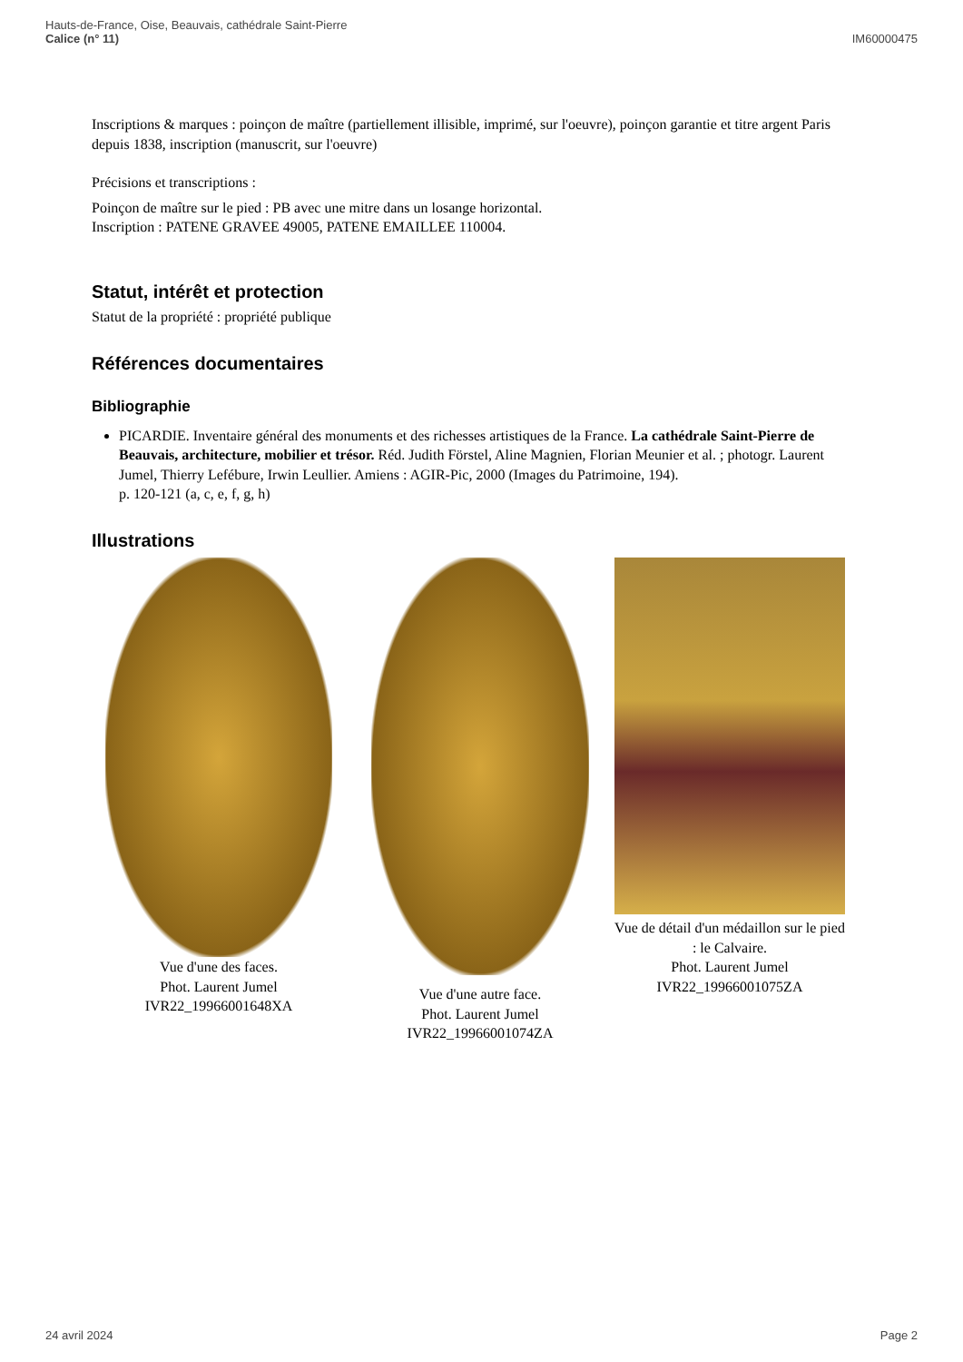Hauts-de-France, Oise, Beauvais, cathédrale Saint-Pierre
Calice (n° 11)
IM60000475
Inscriptions & marques : poinçon de maître (partiellement illisible, imprimé, sur l'oeuvre), poinçon garantie et titre argent Paris depuis 1838, inscription (manuscrit, sur l'oeuvre)
Précisions et transcriptions :
Poinçon de maître sur le pied : PB avec une mitre dans un losange horizontal.
Inscription : PATENE GRAVEE 49005, PATENE EMAILLEE 110004.
Statut, intérêt et protection
Statut de la propriété : propriété publique
Références documentaires
Bibliographie
PICARDIE. Inventaire général des monuments et des richesses artistiques de la France. La cathédrale Saint-Pierre de Beauvais, architecture, mobilier et trésor. Réd. Judith Förstel, Aline Magnien, Florian Meunier et al. ; photogr. Laurent Jumel, Thierry Lefébure, Irwin Leullier. Amiens : AGIR-Pic, 2000 (Images du Patrimoine, 194).
p. 120-121 (a, c, e, f, g, h)
Illustrations
Vue d'une des faces.
Phot. Laurent Jumel
IVR22_19966001648XA
Vue d'une autre face.
Phot. Laurent Jumel
IVR22_19966001074ZA
Vue de détail d'un médaillon sur le pied : le Calvaire.
Phot. Laurent Jumel
IVR22_19966001075ZA
24 avril 2024 Page 2